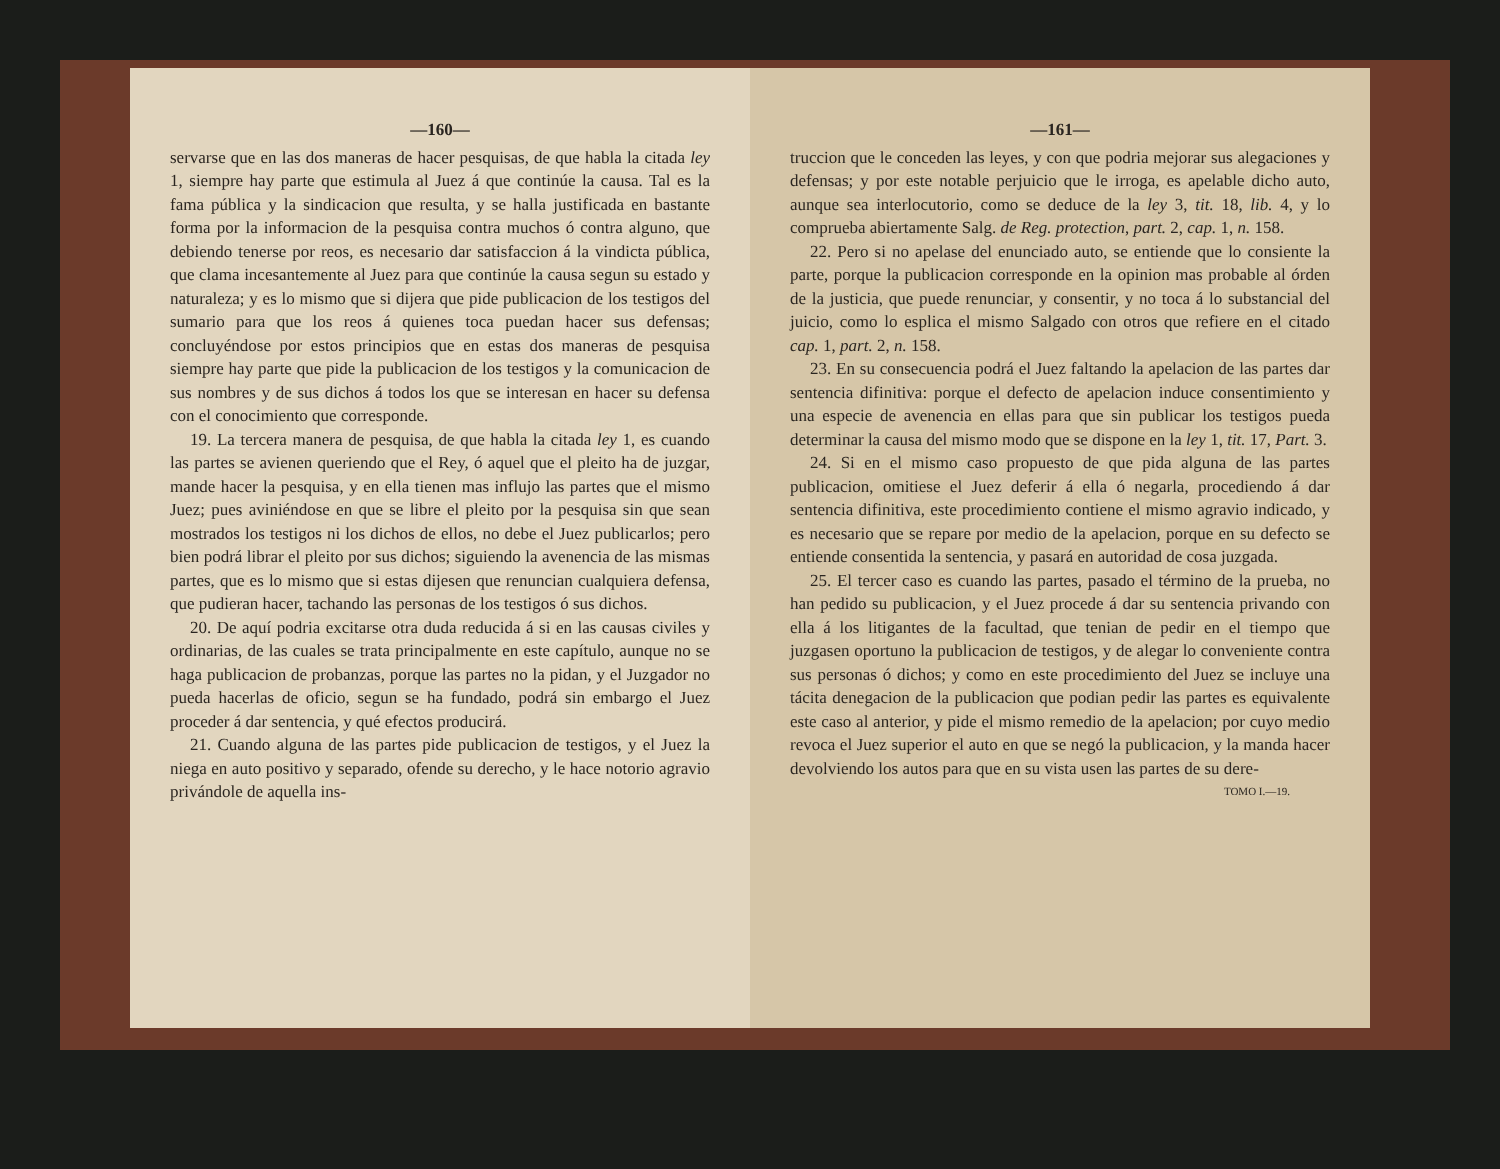—160—
servarse que en las dos maneras de hacer pesquisas, de que habla la citada ley 1, siempre hay parte que estimula al Juez á que continúe la causa. Tal es la fama pública y la sindicacion que resulta, y se halla justificada en bastante forma por la informacion de la pesquisa contra muchos ó contra alguno, que debiendo tenerse por reos, es necesario dar satisfaccion á la vindicta pública, que clama incesantemente al Juez para que continúe la causa segun su estado y naturaleza; y es lo mismo que si dijera que pide publicacion de los testigos del sumario para que los reos á quienes toca puedan hacer sus defensas; concluyéndose por estos principios que en estas dos maneras de pesquisa siempre hay parte que pide la publicacion de los testigos y la comunicacion de sus nombres y de sus dichos á todos los que se interesan en hacer su defensa con el conocimiento que corresponde.
19. La tercera manera de pesquisa, de que habla la citada ley 1, es cuando las partes se avienen queriendo que el Rey, ó aquel que el pleito ha de juzgar, mande hacer la pesquisa, y en ella tienen mas influjo las partes que el mismo Juez; pues aviniéndose en que se libre el pleito por la pesquisa sin que sean mostrados los testigos ni los dichos de ellos, no debe el Juez publicarlos; pero bien podrá librar el pleito por sus dichos; siguiendo la avenencia de las mismas partes, que es lo mismo que si estas dijesen que renuncian cualquiera defensa, que pudieran hacer, tachando las personas de los testigos ó sus dichos.
20. De aquí podria excitarse otra duda reducida á si en las causas civiles y ordinarias, de las cuales se trata principalmente en este capítulo, aunque no se haga publicacion de probanzas, porque las partes no la pidan, y el Juzgador no pueda hacerlas de oficio, segun se ha fundado, podrá sin embargo el Juez proceder á dar sentencia, y qué efectos producirá.
21. Cuando alguna de las partes pide publicacion de testigos, y el Juez la niega en auto positivo y separado, ofende su derecho, y le hace notorio agravio privándole de aquella ins-
—161—
truccion que le conceden las leyes, y con que podria mejorar sus alegaciones y defensas; y por este notable perjuicio que le irroga, es apelable dicho auto, aunque sea interlocutorio, como se deduce de la ley 3, tit. 18, lib. 4, y lo comprueba abiertamente Salg. de Reg. protection, part. 2, cap. 1, n. 158.
22. Pero si no apelase del enunciado auto, se entiende que lo consiente la parte, porque la publicacion corresponde en la opinion mas probable al órden de la justicia, que puede renunciar, y consentir, y no toca á lo substancial del juicio, como lo esplica el mismo Salgado con otros que refiere en el citado cap. 1, part. 2, n. 158.
23. En su consecuencia podrá el Juez faltando la apelacion de las partes dar sentencia difinitiva: porque el defecto de apelacion induce consentimiento y una especie de avenencia en ellas para que sin publicar los testigos pueda determinar la causa del mismo modo que se dispone en la ley 1, tit. 17, Part. 3.
24. Si en el mismo caso propuesto de que pida alguna de las partes publicacion, omitiese el Juez deferir á ella ó negarla, procediendo á dar sentencia difinitiva, este procedimiento contiene el mismo agravio indicado, y es necesario que se repare por medio de la apelacion, porque en su defecto se entiende consentida la sentencia, y pasará en autoridad de cosa juzgada.
25. El tercer caso es cuando las partes, pasado el término de la prueba, no han pedido su publicacion, y el Juez procede á dar su sentencia privando con ella á los litigantes de la facultad, que tenian de pedir en el tiempo que juzgasen oportuno la publicacion de testigos, y de alegar lo conveniente contra sus personas ó dichos; y como en este procedimiento del Juez se incluye una tácita denegacion de la publicacion que podian pedir las partes es equivalente este caso al anterior, y pide el mismo remedio de la apelacion; por cuyo medio revoca el Juez superior el auto en que se negó la publicacion, y la manda hacer devolviendo los autos para que en su vista usen las partes de su dere-
TOMO I.—19.